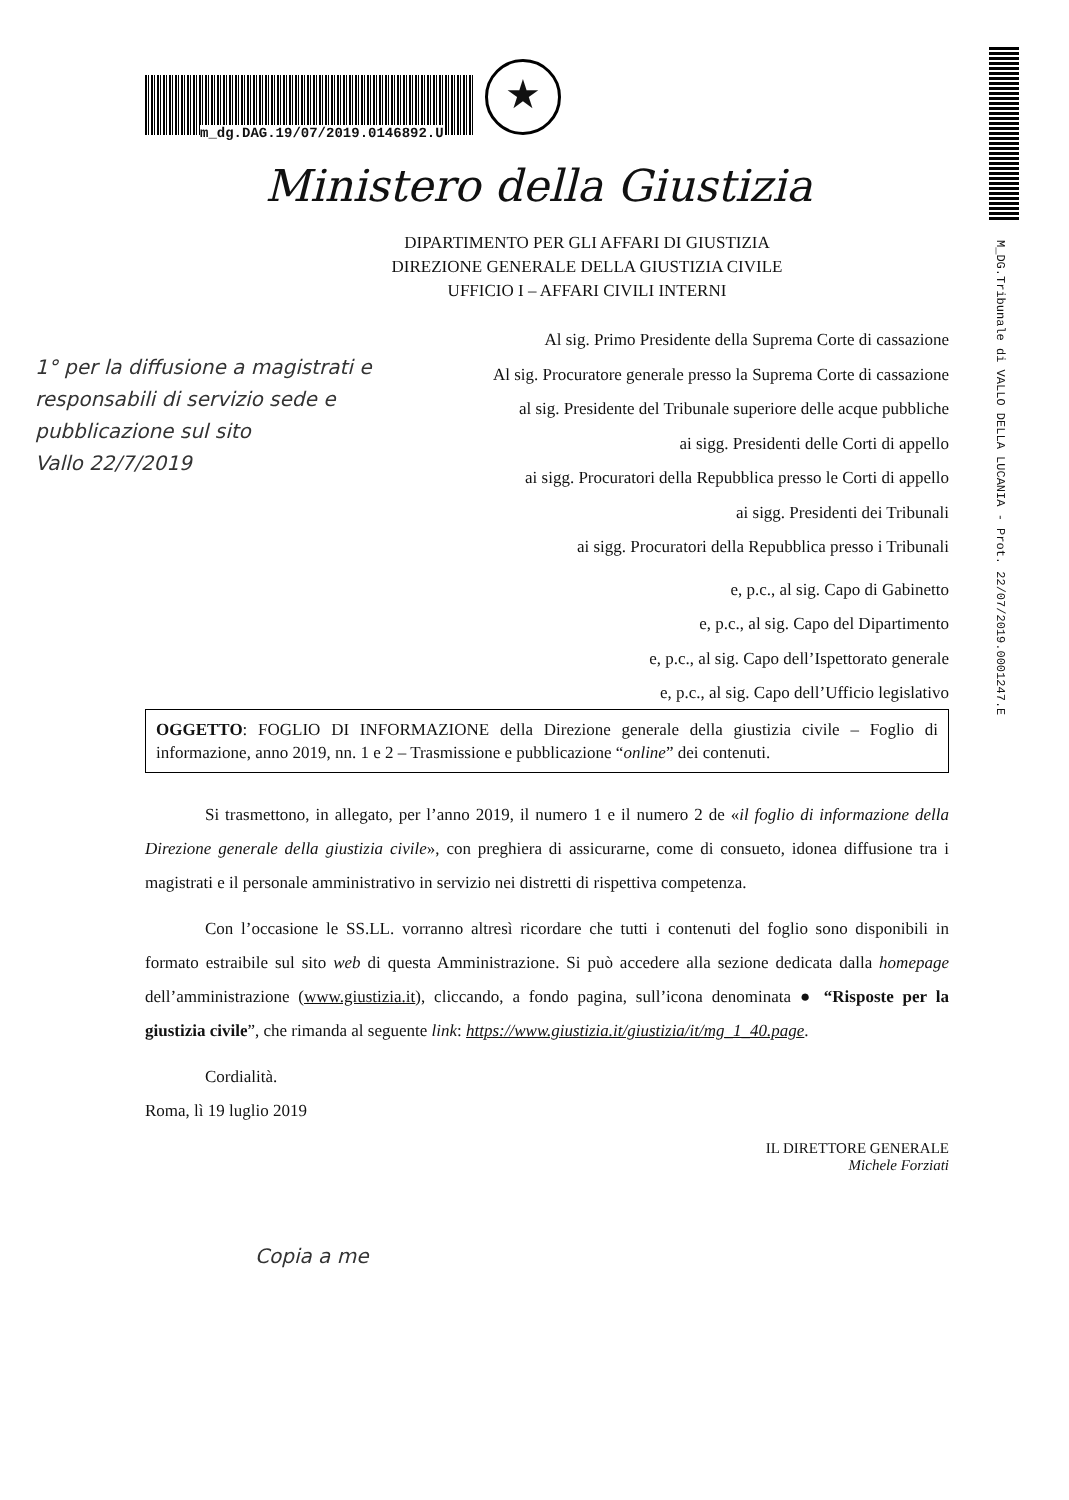M_DG.Tribunale di VALLO DELLA LUCANIA - Prot. 22/07/2019.0001247.E
m_dg.DAG.19/07/2019.0146892.U
★
Ministero della Giustizia
DIPARTIMENTO PER GLI AFFARI DI GIUSTIZIA
DIREZIONE GENERALE DELLA GIUSTIZIA CIVILE
UFFICIO I – AFFARI CIVILI INTERNI
Al sig. Primo Presidente della Suprema Corte di cassazione
Al sig. Procuratore generale presso la Suprema Corte di cassazione
al sig. Presidente del Tribunale superiore delle acque pubbliche
ai sigg. Presidenti delle Corti di appello
ai sigg. Procuratori della Repubblica presso le Corti di appello
ai sigg. Presidenti dei Tribunali
ai sigg. Procuratori della Repubblica presso i Tribunali
e, p.c., al sig. Capo di Gabinetto
e, p.c., al sig. Capo del Dipartimento
e, p.c., al sig. Capo dell’Ispettorato generale
e, p.c., al sig. Capo dell’Ufficio legislativo
1° per la diffusione a magistrati e responsabili di servizio sede e pubblicazione sul sito
Vallo 22/7/2019
OGGETTO: FOGLIO DI INFORMAZIONE della Direzione generale della giustizia civile – Foglio di informazione, anno 2019, nn. 1 e 2 – Trasmissione e pubblicazione “online” dei contenuti.
Si trasmettono, in allegato, per l’anno 2019, il numero 1 e il numero 2 de «il foglio di informazione della Direzione generale della giustizia civile», con preghiera di assicurarne, come di consueto, idonea diffusione tra i magistrati e il personale amministrativo in servizio nei distretti di rispettiva competenza.
Con l’occasione le SS.LL. vorranno altresì ricordare che tutti i contenuti del foglio sono disponibili in formato estraibile sul sito web di questa Amministrazione. Si può accedere alla sezione dedicata dalla homepage dell’amministrazione (www.giustizia.it), cliccando, a fondo pagina, sull’icona denominata ● “Risposte per la giustizia civile”, che rimanda al seguente link: https://www.giustizia.it/giustizia/it/mg_1_40.page.
Cordialità.
Roma, lì 19 luglio 2019
IL DIRETTORE GENERALE
Michele Forziati
Copia a me